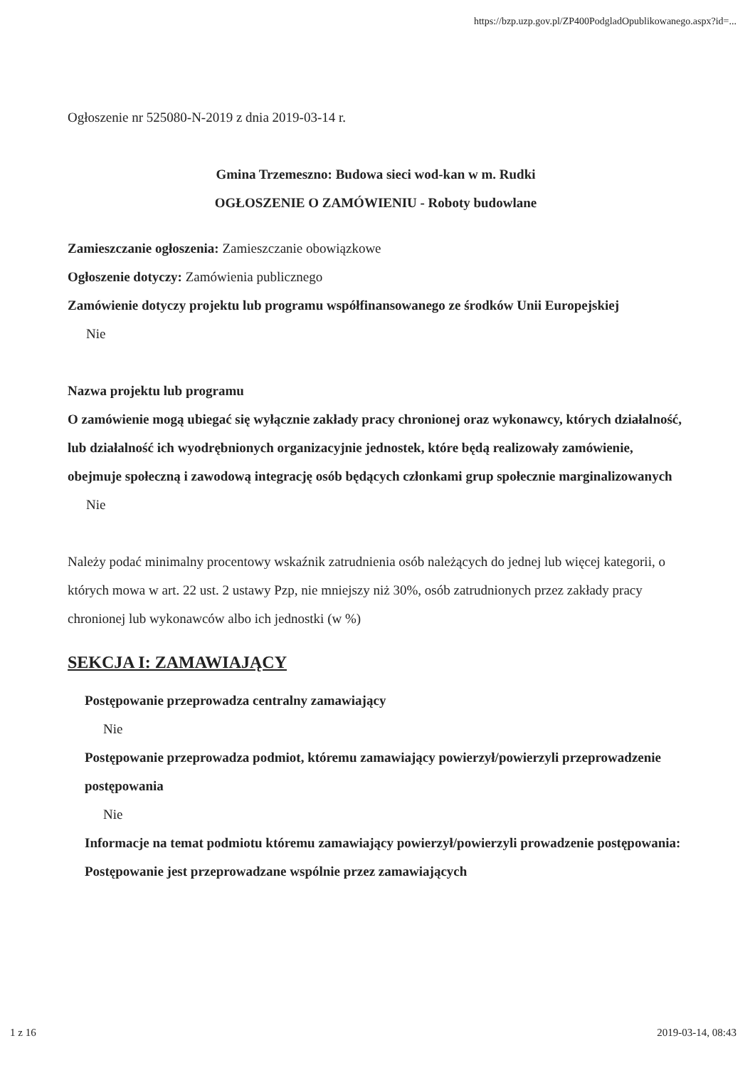https://bzp.uzp.gov.pl/ZP400PodgladOpublikowanego.aspx?id=...
Ogłoszenie nr 525080-N-2019 z dnia 2019-03-14 r.
Gmina Trzemeszno: Budowa sieci wod-kan w m. Rudki
OGŁOSZENIE O ZAMÓWIENIU - Roboty budowlane
Zamieszczanie ogłoszenia: Zamieszczanie obowiązkowe
Ogłoszenie dotyczy: Zamówienia publicznego
Zamówienie dotyczy projektu lub programu współfinansowanego ze środków Unii Europejskiej
Nie
Nazwa projektu lub programu
O zamówienie mogą ubiegać się wyłącznie zakłady pracy chronionej oraz wykonawcy, których działalność, lub działalność ich wyodrębnionych organizacyjnie jednostek, które będą realizowały zamówienie, obejmuje społeczną i zawodową integrację osób będących członkami grup społecznie marginalizowanych
Nie
Należy podać minimalny procentowy wskaźnik zatrudnienia osób należących do jednej lub więcej kategorii, o których mowa w art. 22 ust. 2 ustawy Pzp, nie mniejszy niż 30%, osób zatrudnionych przez zakłady pracy chronionej lub wykonawców albo ich jednostki (w %)
SEKCJA I: ZAMAWIAJĄCY
Postępowanie przeprowadza centralny zamawiający
Nie
Postępowanie przeprowadza podmiot, któremu zamawiający powierzył/powierzyli przeprowadzenie postępowania
Nie
Informacje na temat podmiotu któremu zamawiający powierzył/powierzyli prowadzenie postępowania:
Postępowanie jest przeprowadzane wspólnie przez zamawiających
1 z 16 2019-03-14, 08:43